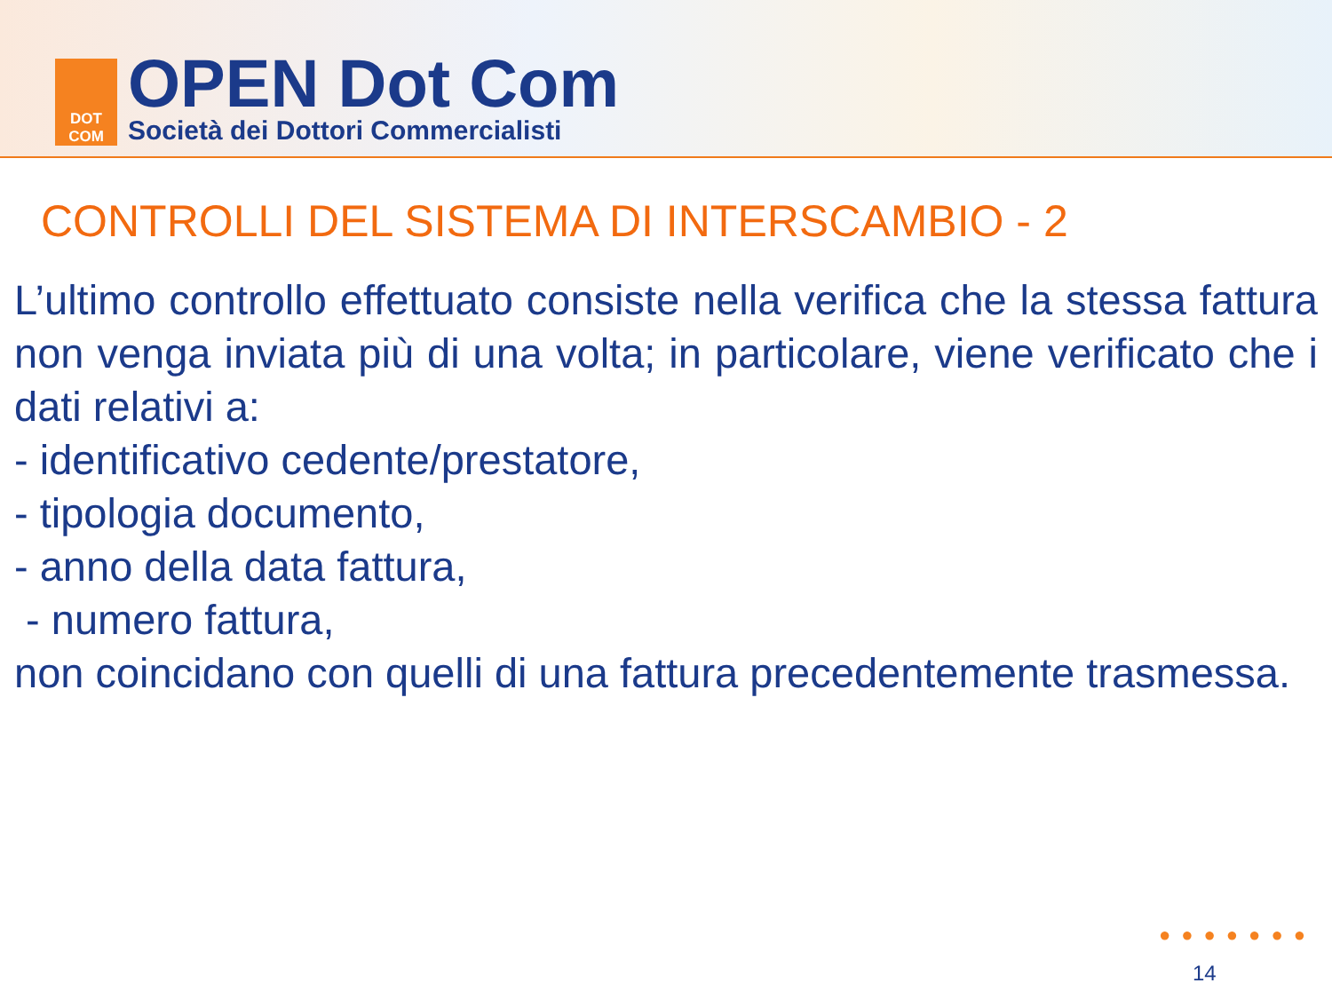DOT
COM
OPEN Dot Com
Società dei Dottori Commercialisti
CONTROLLI DEL SISTEMA DI INTERSCAMBIO - 2
L’ultimo controllo effettuato consiste nella verifica che la stessa fattura non venga inviata più di una volta; in particolare, viene verificato che i dati relativi a:
- identificativo cedente/prestatore,
- tipologia documento,
- anno della data fattura,
- numero fattura,
non coincidano con quelli di una fattura precedentemente trasmessa.
●●●●●●●
14